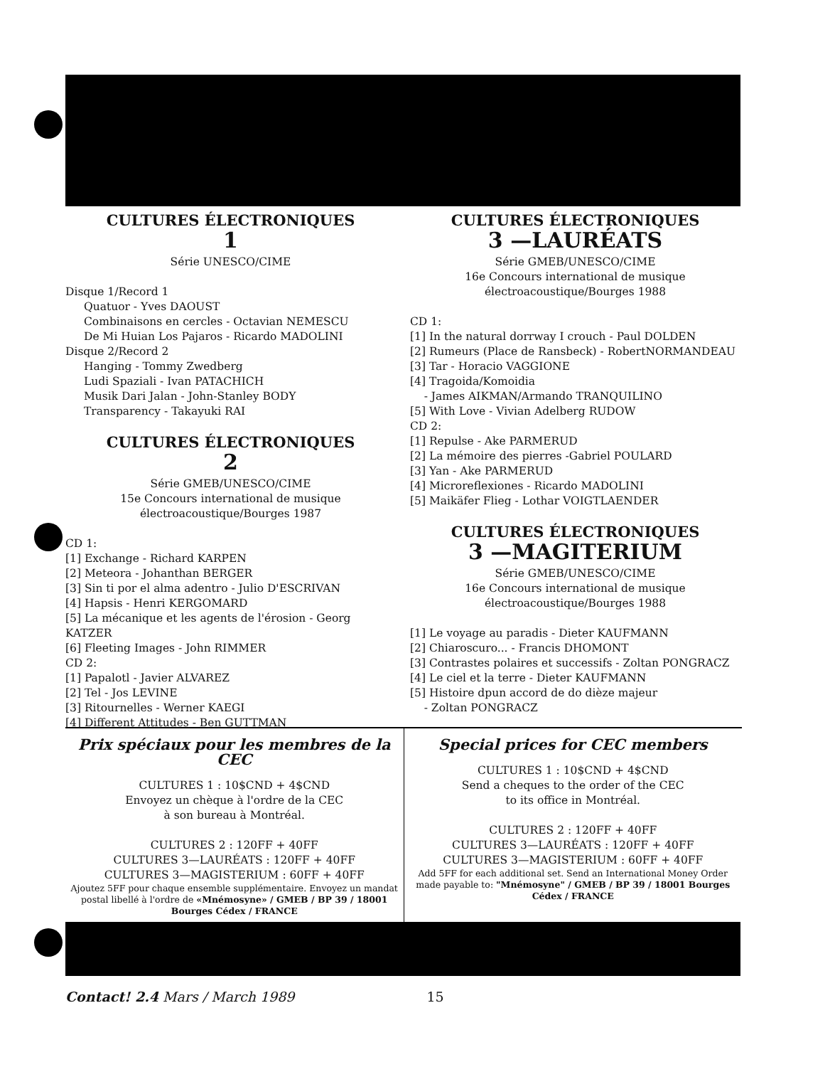CULTURES ÉLECTRONIQUES
1
Série UNESCO/CIME
Disque 1/Record 1
Quatuor - Yves DAOUST
Combinaisons en cercles - Octavian NEMESCU
De Mi Huian Los Pajaros - Ricardo MADOLINI
Disque 2/Record 2
Hanging - Tommy Zwedberg
Ludi Spaziali - Ivan PATACHICH
Musik Dari Jalan - John-Stanley BODY
Transparency - Takayuki RAI
CULTURES ÉLECTRONIQUES
2
Série GMEB/UNESCO/CIME
15e Concours international de musique
électroacoustique/Bourges 1987
CD 1:
[1] Exchange - Richard KARPEN
[2] Meteora - Johanthan BERGER
[3] Sin ti por el alma adentro - Julio D'ESCRIVAN
[4] Hapsis - Henri KERGOMARD
[5] La mécanique et les agents de l'érosion - Georg KATZER
[6] Fleeting Images - John RIMMER
CD 2:
[1] Papalotl - Javier ALVAREZ
[2] Tel - Jos LEVINE
[3] Ritournelles - Werner KAEGI
[4] Different Attitudes - Ben GUTTMAN
CULTURES ÉLECTRONIQUES
3 —LAURÉATS
Série GMEB/UNESCO/CIME
16e Concours international de musique
électroacoustique/Bourges 1988
CD 1:
[1] In the natural dorrway I crouch - Paul DOLDEN
[2] Rumeurs (Place de Ransbeck) - RobertNORMANDEAU
[3] Tar - Horacio VAGGIONE
[4] Tragoida/Komoidia
- James AIKMAN/Armando TRANQUILINO
[5] With Love - Vivian Adelberg RUDOW
CD 2:
[1] Repulse - Ake PARMERUD
[2] La mémoire des pierres -Gabriel POULARD
[3] Yan - Ake PARMERUD
[4] Microreflexiones - Ricardo MADOLINI
[5] Maikäfer Flieg - Lothar VOIGTLAENDER
CULTURES ÉLECTRONIQUES
3 —MAGITERIUM
Série GMEB/UNESCO/CIME
16e Concours international de musique
électroacoustique/Bourges 1988
[1] Le voyage au paradis - Dieter KAUFMANN
[2] Chiaroscuro... - Francis DHOMONT
[3] Contrastes polaires et successifs - Zoltan PONGRACZ
[4] Le ciel et la terre - Dieter KAUFMANN
[5] Histoire dpun accord de do dièze majeur
- Zoltan PONGRACZ
Prix spéciaux pour les membres de la CEC
CULTURES 1 : 10$CND + 4$CND
Envoyez un chèque à l'ordre de la CEC
à son bureau à Montréal.
CULTURES 2 : 120FF + 40FF
CULTURES 3—LAURÉATS : 120FF + 40FF
CULTURES 3—MAGISTERIUM : 60FF + 40FF
Ajoutez 5FF pour chaque ensemble supplémentaire. Envoyez un mandat postal libellé à l'ordre de «Mnémosyne» / GMEB / BP 39 / 18001 Bourges Cédex / FRANCE
Special prices for CEC members
CULTURES 1 : 10$CND + 4$CND
Send a cheques to the order of the CEC
to its office in Montréal.
CULTURES 2 : 120FF + 40FF
CULTURES 3—LAURÉATS : 120FF + 40FF
CULTURES 3—MAGISTERIUM : 60FF + 40FF
Add 5FF for each additional set. Send an International Money Order made payable to: "Mnémosyne" / GMEB / BP 39 / 18001 Bourges Cédex / FRANCE
Contact! 2.4 Mars / March 1989 15